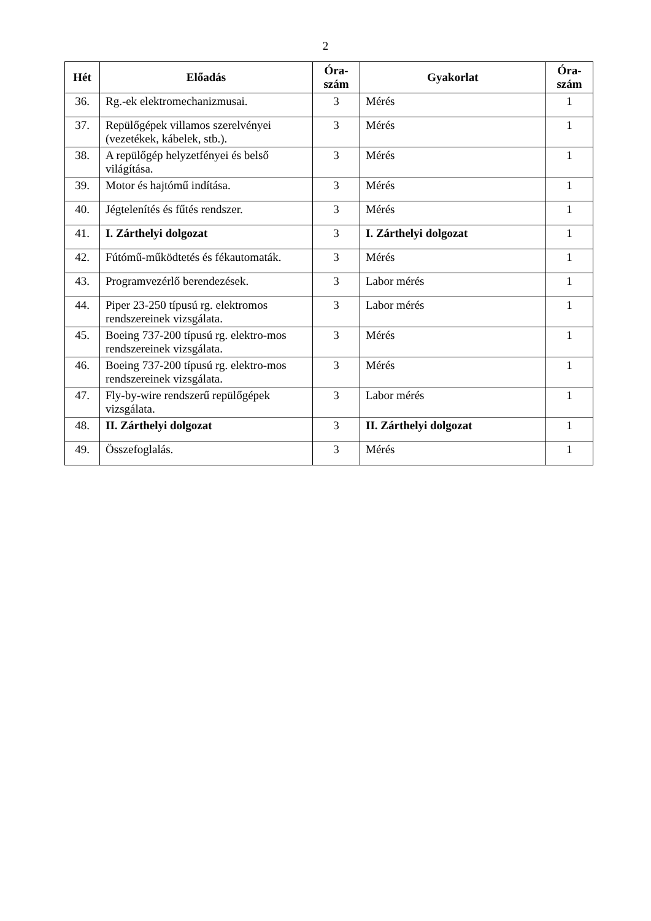2
| Hét | Előadás | Óra- szám | Gyakorlat | Óra- szám |
| --- | --- | --- | --- | --- |
| 36. | Rg.-ek elektromechanizmusai. | 3 | Mérés | 1 |
| 37. | Repülőgépek villamos szerelvényei (vezetékek, kábelek, stb.). | 3 | Mérés | 1 |
| 38. | A repülőgép helyzetfényei és belső világítása. | 3 | Mérés | 1 |
| 39. | Motor és hajtómű indítása. | 3 | Mérés | 1 |
| 40. | Jégtelenítés és fűtés rendszer. | 3 | Mérés | 1 |
| 41. | I. Zárthelyi dolgozat | 3 | I. Zárthelyi dolgozat | 1 |
| 42. | Fútómű-működtetés és fékautomaták. | 3 | Mérés | 1 |
| 43. | Programvezérlő berendezések. | 3 | Labor mérés | 1 |
| 44. | Piper 23-250 típusú rg. elektromos rendszereinek vizsgálata. | 3 | Labor mérés | 1 |
| 45. | Boeing 737-200 típusú rg. elektro-mos rendszereinek vizsgálata. | 3 | Mérés | 1 |
| 46. | Boeing 737-200 típusú rg. elektro-mos rendszereinek vizsgálata. | 3 | Mérés | 1 |
| 47. | Fly-by-wire rendszerű repülőgépek vizsgálata. | 3 | Labor mérés | 1 |
| 48. | II. Zárthelyi dolgozat | 3 | II. Zárthelyi dolgozat | 1 |
| 49. | Összefoglalás. | 3 | Mérés | 1 |